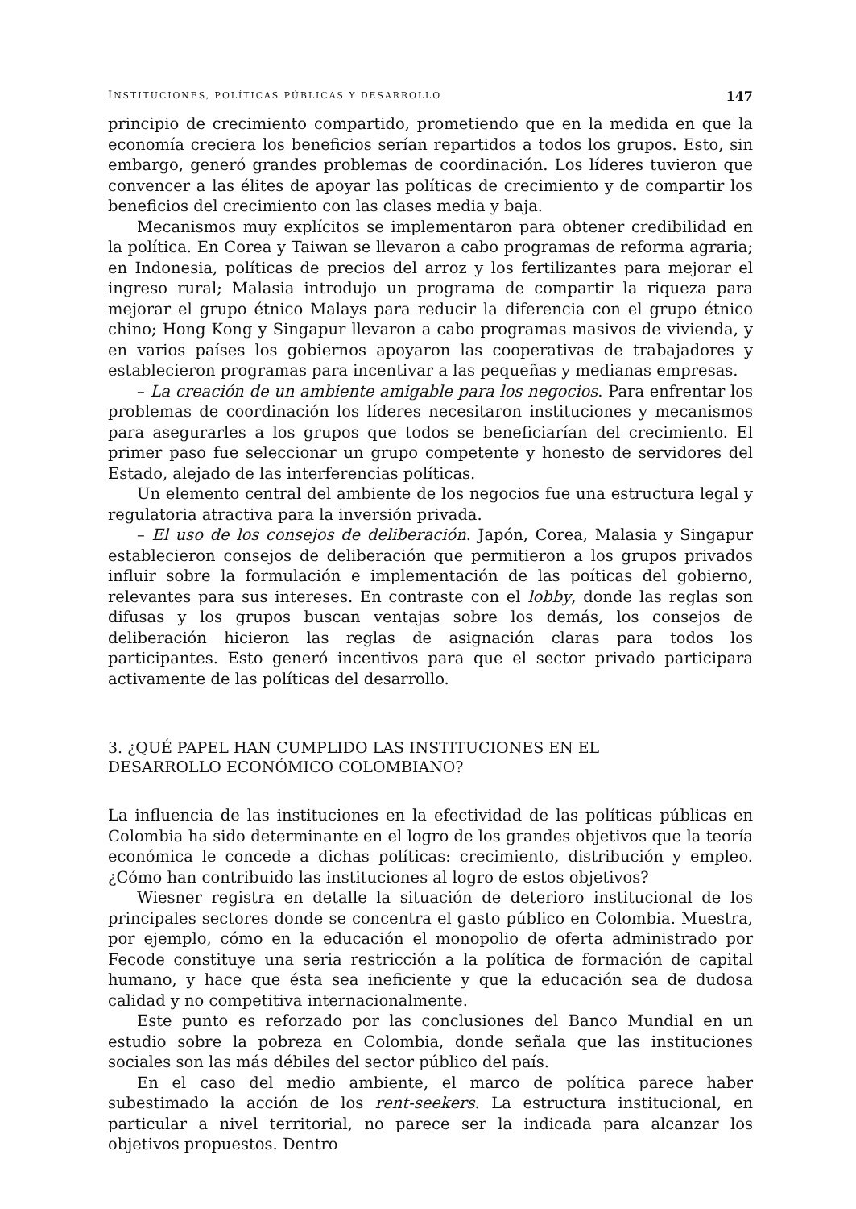INSTITUCIONES, POLÍTICAS PÚBLICAS Y DESARROLLO 147
principio de crecimiento compartido, prometiendo que en la medida en que la economía creciera los beneficios serían repartidos a todos los grupos. Esto, sin embargo, generó grandes problemas de coordinación. Los líderes tuvieron que convencer a las élites de apoyar las políticas de crecimiento y de compartir los beneficios del crecimiento con las clases media y baja.
Mecanismos muy explícitos se implementaron para obtener credibilidad en la política. En Corea y Taiwan se llevaron a cabo programas de reforma agraria; en Indonesia, políticas de precios del arroz y los fertilizantes para mejorar el ingreso rural; Malasia introdujo un programa de compartir la riqueza para mejorar el grupo étnico Malays para reducir la diferencia con el grupo étnico chino; Hong Kong y Singapur llevaron a cabo programas masivos de vivienda, y en varios países los gobiernos apoyaron las cooperativas de trabajadores y establecieron programas para incentivar a las pequeñas y medianas empresas.
– La creación de un ambiente amigable para los negocios. Para enfrentar los problemas de coordinación los líderes necesitaron instituciones y mecanismos para asegurarles a los grupos que todos se beneficiarían del crecimiento. El primer paso fue seleccionar un grupo competente y honesto de servidores del Estado, alejado de las interferencias políticas.
Un elemento central del ambiente de los negocios fue una estructura legal y regulatoria atractiva para la inversión privada.
– El uso de los consejos de deliberación. Japón, Corea, Malasia y Singapur establecieron consejos de deliberación que permitieron a los grupos privados influir sobre la formulación e implementación de las poíticas del gobierno, relevantes para sus intereses. En contraste con el lobby, donde las reglas son difusas y los grupos buscan ventajas sobre los demás, los consejos de deliberación hicieron las reglas de asignación claras para todos los participantes. Esto generó incentivos para que el sector privado participara activamente de las políticas del desarrollo.
3. ¿QUÉ PAPEL HAN CUMPLIDO LAS INSTITUCIONES EN EL
DESARROLLO ECONÓMICO COLOMBIANO?
La influencia de las instituciones en la efectividad de las políticas públicas en Colombia ha sido determinante en el logro de los grandes objetivos que la teoría económica le concede a dichas políticas: crecimiento, distribución y empleo. ¿Cómo han contribuido las instituciones al logro de estos objetivos?
Wiesner registra en detalle la situación de deterioro institucional de los principales sectores donde se concentra el gasto público en Colombia. Muestra, por ejemplo, cómo en la educación el monopolio de oferta administrado por Fecode constituye una seria restricción a la política de formación de capital humano, y hace que ésta sea ineficiente y que la educación sea de dudosa calidad y no competitiva internacionalmente.
Este punto es reforzado por las conclusiones del Banco Mundial en un estudio sobre la pobreza en Colombia, donde señala que las instituciones sociales son las más débiles del sector público del país.
En el caso del medio ambiente, el marco de política parece haber subestimado la acción de los rent-seekers. La estructura institucional, en particular a nivel territorial, no parece ser la indicada para alcanzar los objetivos propuestos. Dentro